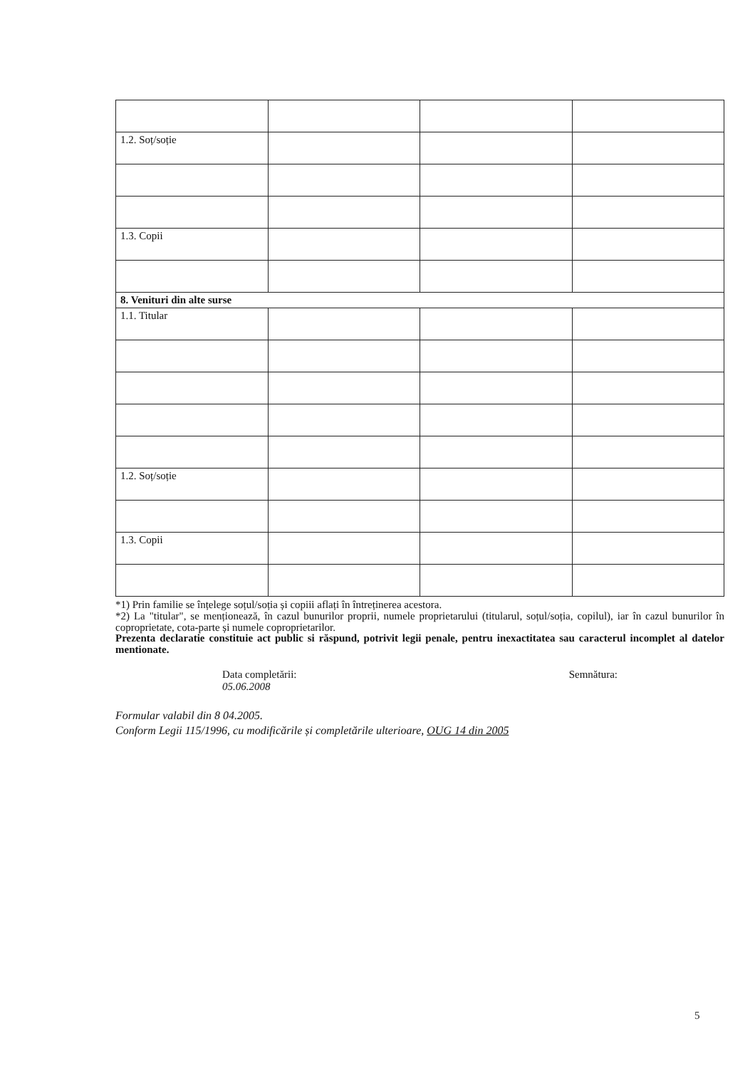| 1.2. Soț/soție | | | |
| 1.3. Copii | | | |
| 8. Venituri din alte surse | | | |
| 1.1. Titular | | | |
| 1.2. Soț/soție | | | |
| 1.3. Copii | | | |
*1) Prin familie se înțelege soțul/soția și copiii aflați în întreținerea acestora.
*2) La "titular", se menționează, în cazul bunurilor proprii, numele proprietarului (titularul, soțul/soția, copilul), iar în cazul bunurilor în coproprietate, cota-parte și numele coproprietarilor.
Prezenta declaratie constituie act public si răspund, potrivit legii penale, pentru inexactitatea sau caracterul incomplet al datelor mentionate.
Data completării:
05.06.2008
Semnătura:
Formular valabil din 8 04.2005.
Conform Legii 115/1996, cu modificările și completările ulterioare, OUG 14 din 2005
5